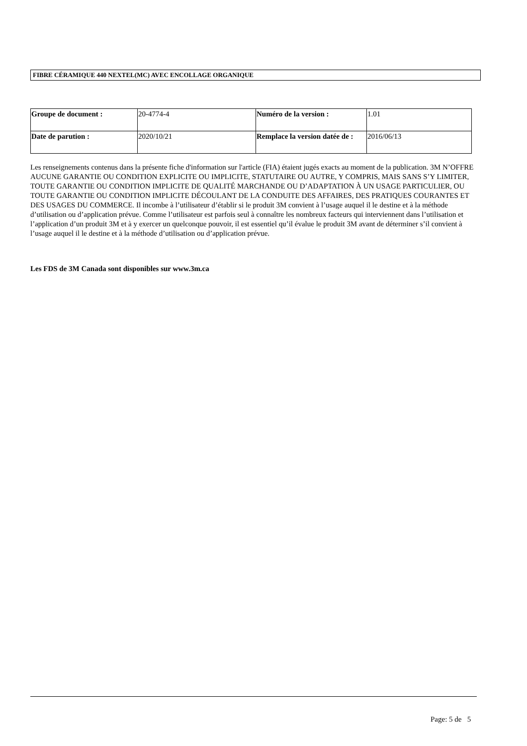FIBRE CÉRAMIQUE 440 NEXTEL(MC) AVEC ENCOLLAGE ORGANIQUE
| Groupe de document : | 20-4774-4 | Numéro de la version : | 1.01 |
| Date de parution : | 2020/10/21 | Remplace la version datée de : | 2016/06/13 |
Les renseignements contenus dans la présente fiche d'information sur l'article (FIA) étaient jugés exacts au moment de la publication. 3M N’OFFRE AUCUNE GARANTIE OU CONDITION EXPLICITE OU IMPLICITE, STATUTAIRE OU AUTRE, Y COMPRIS, MAIS SANS S’Y LIMITER, TOUTE GARANTIE OU CONDITION IMPLICITE DE QUALITÉ MARCHANDE OU D’ADAPTATION À UN USAGE PARTICULIER, OU TOUTE GARANTIE OU CONDITION IMPLICITE DÉCOULANT DE LA CONDUITE DES AFFAIRES, DES PRATIQUES COURANTES ET DES USAGES DU COMMERCE. Il incombe à l’utilisateur d’établir si le produit 3M convient à l’usage auquel il le destine et à la méthode d’utilisation ou d’application prévue. Comme l’utilisateur est parfois seul à connaître les nombreux facteurs qui interviennent dans l’utilisation et l’application d’un produit 3M et à y exercer un quelconque pouvoir, il est essentiel qu’il évalue le produit 3M avant de déterminer s’il convient à l’usage auquel il le destine et à la méthode d’utilisation ou d’application prévue.
Les FDS de 3M Canada sont disponibles sur www.3m.ca
Page: 5 de 5